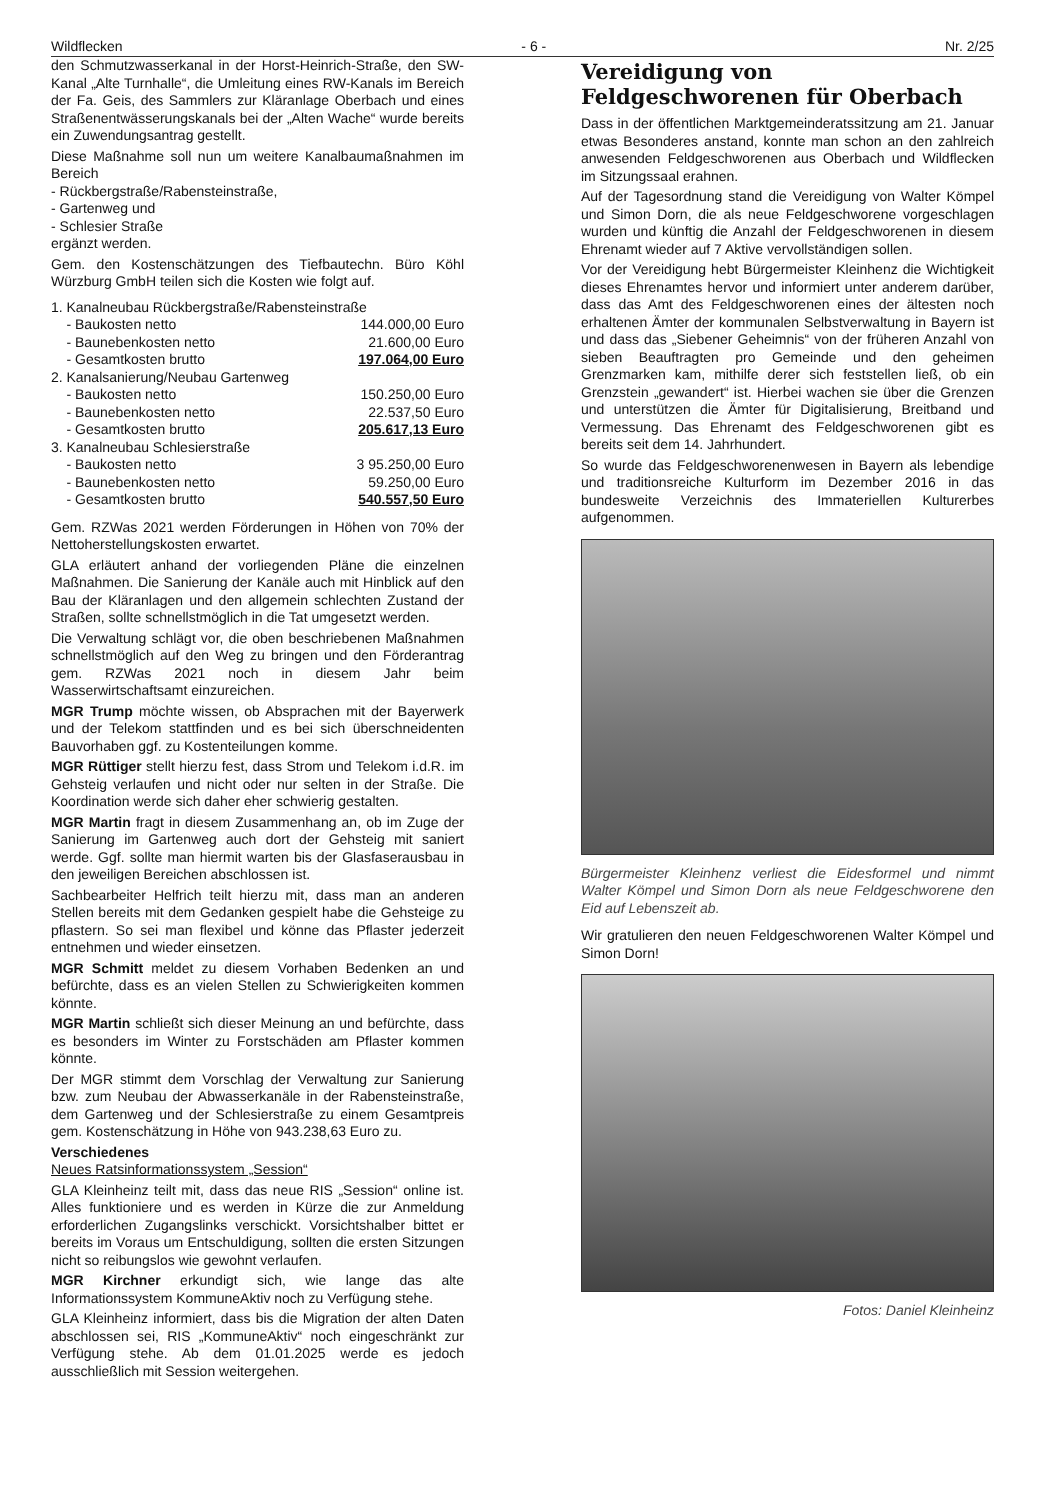Wildflecken - 6 - Nr. 2/25
den Schmutzwasserkanal in der Horst-Heinrich-Straße, den SW-Kanal „Alte Turnhalle“, die Umleitung eines RW-Kanals im Bereich der Fa. Geis, des Sammlers zur Kläranlage Oberbach und eines Straßenentwässerungskanals bei der „Alten Wache“ wurde bereits ein Zuwendungsantrag gestellt.
Diese Maßnahme soll nun um weitere Kanalbaumaßnahmen im Bereich
- Rückbergstraße/Rabensteinstraße,
- Gartenweg und
- Schlesier Straße
ergänzt werden.
Gem. den Kostenschätzungen des Tiefbautechn. Büro Köhl Würzburg GmbH teilen sich die Kosten wie folgt auf.
| 1. | Kanalneubau Rückbergstraße/Rabensteinstraße | |
| | - Baukosten netto | 144.000,00 Euro |
| | - Baunebenkosten netto | 21.600,00 Euro |
| | - Gesamtkosten brutto | 197.064,00 Euro |
| 2. | Kanalsanierung/Neubau Gartenweg | |
| | - Baukosten netto | 150.250,00 Euro |
| | - Baunebenkosten netto | 22.537,50 Euro |
| | - Gesamtkosten brutto | 205.617,13 Euro |
| 3. | Kanalneubau Schlesierstraße | |
| | - Baukosten netto | 3 95.250,00 Euro |
| | - Baunebenkosten netto | 59.250,00 Euro |
| | - Gesamtkosten brutto | 540.557,50 Euro |
Gem. RZWas 2021 werden Förderungen in Höhen von 70% der Nettoherstellungskosten erwartet.
GLA erläutert anhand der vorliegenden Pläne die einzelnen Maßnahmen. Die Sanierung der Kanäle auch mit Hinblick auf den Bau der Kläranlagen und den allgemein schlechten Zustand der Straßen, sollte schnellstmöglich in die Tat umgesetzt werden.
Die Verwaltung schlägt vor, die oben beschriebenen Maßnahmen schnellstmöglich auf den Weg zu bringen und den Förderantrag gem. RZWas 2021 noch in diesem Jahr beim Wasserwirtschaftsamt einzureichen.
MGR Trump möchte wissen, ob Absprachen mit der Bayerwerk und der Telekom stattfinden und es bei sich überschneidenten Bauvorhaben ggf. zu Kostenteilungen komme.
MGR Rüttiger stellt hierzu fest, dass Strom und Telekom i.d.R. im Gehsteig verlaufen und nicht oder nur selten in der Straße. Die Koordination werde sich daher eher schwierig gestalten.
MGR Martin fragt in diesem Zusammenhang an, ob im Zuge der Sanierung im Gartenweg auch dort der Gehsteig mit saniert werde. Ggf. sollte man hiermit warten bis der Glasfaserausbau in den jeweiligen Bereichen abschlossen ist.
Sachbearbeiter Helfrich teilt hierzu mit, dass man an anderen Stellen bereits mit dem Gedanken gespielt habe die Gehsteige zu pflastern. So sei man flexibel und könne das Pflaster jederzeit entnehmen und wieder einsetzen.
MGR Schmitt meldet zu diesem Vorhaben Bedenken an und befürchte, dass es an vielen Stellen zu Schwierigkeiten kommen könnte.
MGR Martin schließt sich dieser Meinung an und befürchte, dass es besonders im Winter zu Forstschäden am Pflaster kommen könnte.
Der MGR stimmt dem Vorschlag der Verwaltung zur Sanierung bzw. zum Neubau der Abwasserkanäle in der Rabensteinstraße, dem Gartenweg und der Schlesierstraße zu einem Gesamtpreis gem. Kostenschätzung in Höhe von 943.238,63 Euro zu.
Verschiedenes
Neues Ratsinformationssystem „Session“
GLA Kleinheinz teilt mit, dass das neue RIS „Session“ online ist. Alles funktioniere und es werden in Kürze die zur Anmeldung erforderlichen Zugangslinks verschickt. Vorsichtshalber bittet er bereits im Voraus um Entschuldigung, sollten die ersten Sitzungen nicht so reibungslos wie gewohnt verlaufen.
MGR Kirchner erkundigt sich, wie lange das alte Informationssystem KommuneAktiv noch zu Verfügung stehe.
GLA Kleinheinz informiert, dass bis die Migration der alten Daten abschlossen sei, RIS „KommuneAktiv“ noch eingeschränkt zur Verfügung stehe. Ab dem 01.01.2025 werde es jedoch ausschließlich mit Session weitergehen.
Vereidigung von Feldgeschworenen für Oberbach
Dass in der öffentlichen Marktgemeinderatssitzung am 21. Januar etwas Besonderes anstand, konnte man schon an den zahlreich anwesenden Feldgeschworenen aus Oberbach und Wildflecken im Sitzungssaal erahnen.
Auf der Tagesordnung stand die Vereidigung von Walter Kömpel und Simon Dorn, die als neue Feldgeschworene vorgeschlagen wurden und künftig die Anzahl der Feldgeschworenen in diesem Ehrenamt wieder auf 7 Aktive vervollständigen sollen.
Vor der Vereidigung hebt Bürgermeister Kleinhenz die Wichtigkeit dieses Ehrenamtes hervor und informiert unter anderem darüber, dass das Amt des Feldgeschworenen eines der ältesten noch erhaltenen Ämter der kommunalen Selbstverwaltung in Bayern ist und dass das „Siebener Geheimnis“ von der früheren Anzahl von sieben Beauftragten pro Gemeinde und den geheimen Grenzmarken kam, mithilfe derer sich feststellen ließ, ob ein Grenzstein „gewandert“ ist. Hierbei wachen sie über die Grenzen und unterstützen die Ämter für Digitalisierung, Breitband und Vermessung. Das Ehrenamt des Feldgeschworenen gibt es bereits seit dem 14. Jahrhundert.
So wurde das Feldgeschworenenwesen in Bayern als lebendige und traditionsreiche Kulturform im Dezember 2016 in das bundesweite Verzeichnis des Immateriellen Kulturerbes aufgenommen.
Bürgermeister Kleinhenz verliest die Eidesformel und nimmt Walter Kömpel und Simon Dorn als neue Feldgeschworene den Eid auf Lebenszeit ab.
Wir gratulieren den neuen Feldgeschworenen Walter Kömpel und Simon Dorn!
Fotos: Daniel Kleinheinz